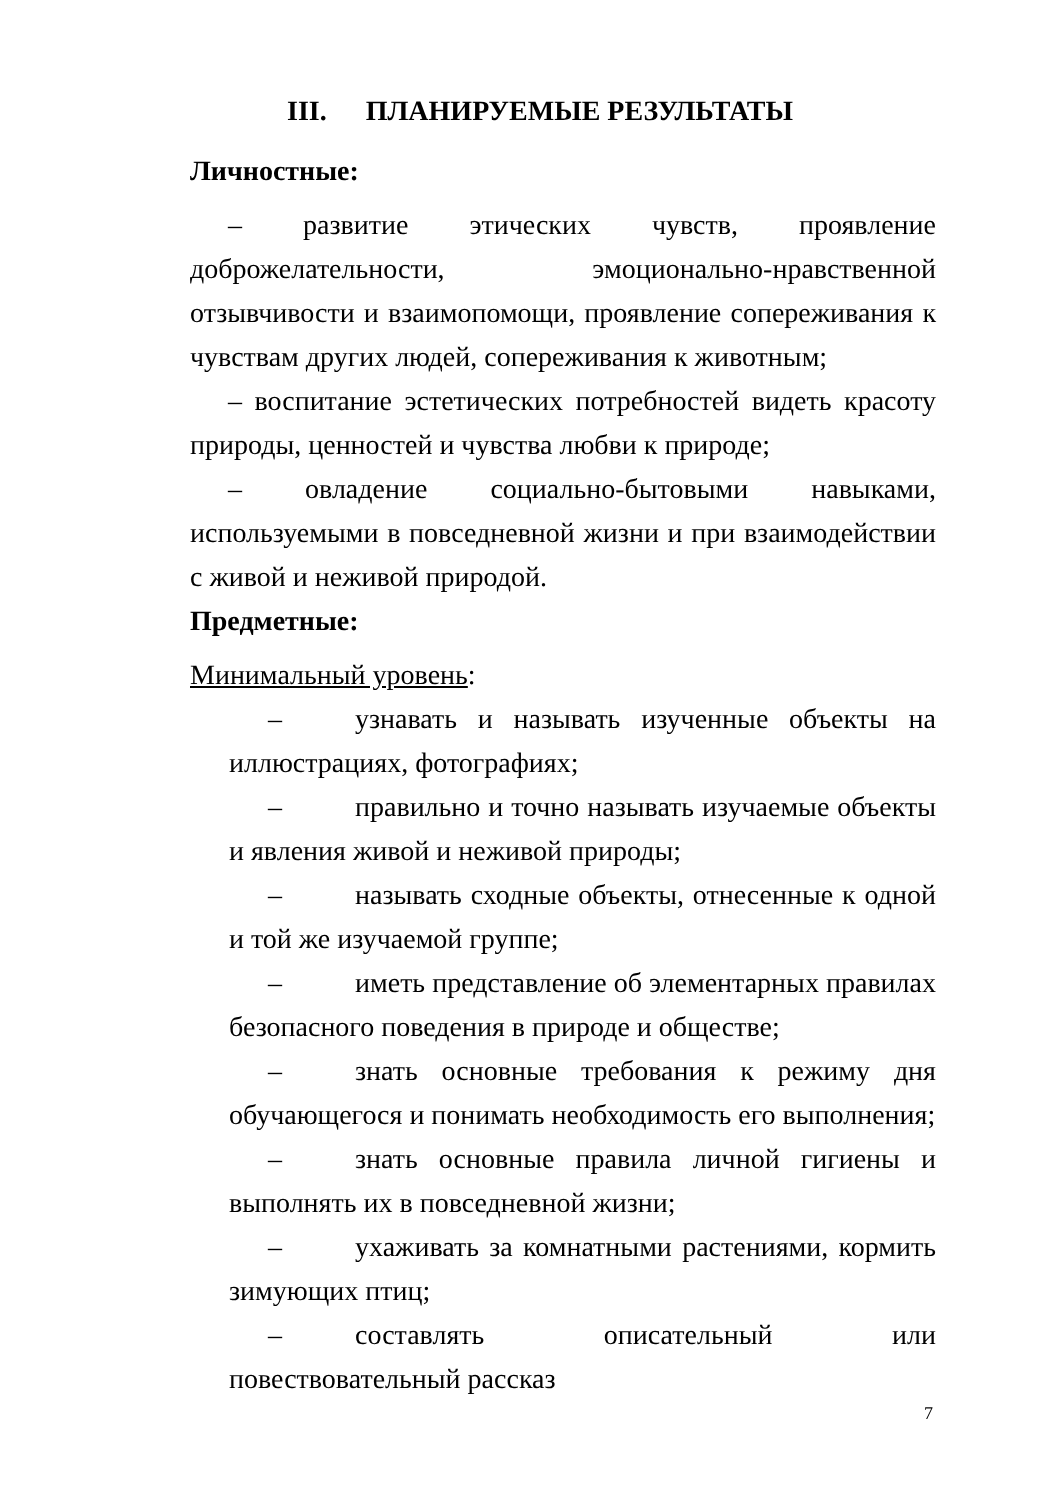III. ПЛАНИРУЕМЫЕ РЕЗУЛЬТАТЫ
Личностные:
– развитие этических чувств, проявление доброжелательности, эмоционально-нравственной отзывчивости и взаимопомощи, проявление сопереживания к чувствам других людей, сопереживания к животным;
– воспитание эстетических потребностей видеть красоту природы, ценностей и чувства любви к природе;
– овладение социально-бытовыми навыками, используемыми в повседневной жизни и при взаимодействии с живой и неживой природой.
Предметные:
Минимальный уровень:
– узнавать и называть изученные объекты на иллюстрациях, фотографиях;
– правильно и точно называть изучаемые объекты и явления живой и неживой природы;
– называть сходные объекты, отнесенные к одной и той же изучаемой группе;
– иметь представление об элементарных правилах безопасного поведения в природе и обществе;
– знать основные требования к режиму дня обучающегося и понимать необходимость его выполнения;
– знать основные правила личной гигиены и выполнять их в повседневной жизни;
– ухаживать за комнатными растениями, кормить зимующих птиц;
– составлять описательный или повествовательный рассказ
7